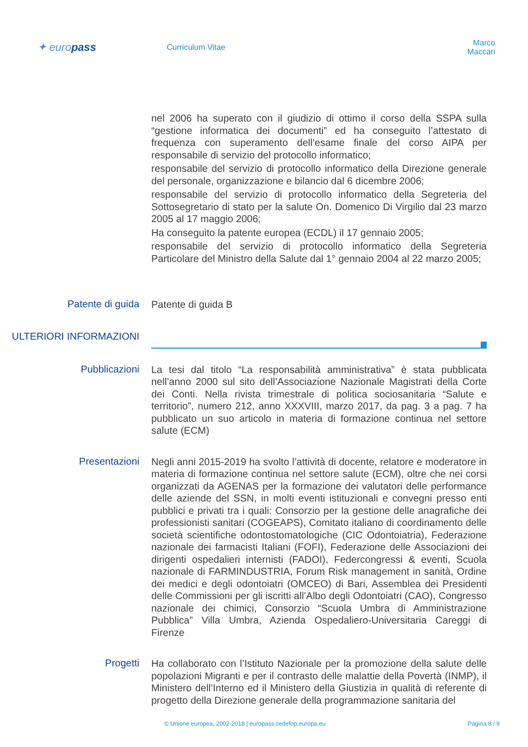✦ europass
Curriculum Vitae
Marco Maccari
nel 2006 ha superato con il giudizio di ottimo il corso della SSPA sulla “gestione informatica dei documenti” ed ha conseguito l’attestato di frequenza con superamento dell’esame finale del corso AIPA per responsabile di servizio del protocollo informatico;
responsabile del servizio di protocollo informatico della Direzione generale del personale, organizzazione e bilancio dal 6 dicembre 2006;
responsabile del servizio di protocollo informatico della Segreteria del Sottosegretario di stato per la salute On. Domenico Di Virgilio dal 23 marzo 2005 al 17 maggio 2006;
Ha conseguito la patente europea (ECDL) il 17 gennaio 2005;
responsabile del servizio di protocollo informatico della Segreteria Particolare del Ministro della Salute dal 1° gennaio 2004 al 22 marzo 2005;
Patente di guida
Patente di guida B
ULTERIORI INFORMAZIONI
Pubblicazioni
La tesi dal titolo “La responsabilità amministrativa” è stata pubblicata nell’anno 2000 sul sito dell’Associazione Nazionale Magistrati della Corte dei Conti. Nella rivista trimestrale di politica sociosanitaria “Salute e territorio”, numero 212, anno XXXVIII, marzo 2017, da pag. 3 a pag. 7 ha pubblicato un suo articolo in materia di formazione continua nel settore salute (ECM)
Presentazioni
Negli anni 2015-2019 ha svolto l’attività di docente, relatore e moderatore in materia di formazione continua nel settore salute (ECM), oltre che nei corsi organizzati da AGENAS per la formazione dei valutatori delle performance delle aziende del SSN, in molti eventi istituzionali e convegni presso enti pubblici e privati tra i quali: Consorzio per la gestione delle anagrafiche dei professionisti sanitari (COGEAPS), Comitato italiano di coordinamento delle società scientifiche odontostomatologiche (CIC Odontoiatria), Federazione nazionale dei farmacisti Italiani (FOFI), Federazione delle Associazioni dei dirigenti ospedalieri internisti (FADOI), Federcongressi & eventi, Scuola nazionale di FARMINDUSTRIA, Forum Risk management in sanità, Ordine dei medici e degli odontoiatri (OMCEO) di Bari, Assemblea dei Presidenti delle Commissioni per gli iscritti all’Albo degli Odontoiatri (CAO), Congresso nazionale dei chimici, Consorzio “Scuola Umbra di Amministrazione Pubblica” Villa Umbra, Azienda Ospedaliero-Universitaria Careggi di Firenze
Progetti
Ha collaborato con l’Istituto Nazionale per la promozione della salute delle popolazioni Migranti e per il contrasto delle malattie della Povertà (INMP), il Ministero dell’Interno ed il Ministero della Giustizia in qualità di referente di progetto della Direzione generale della programmazione sanitaria del
© Unione europea, 2002-2018 | europass.cedefop.europa.eu Pagina 8 / 9